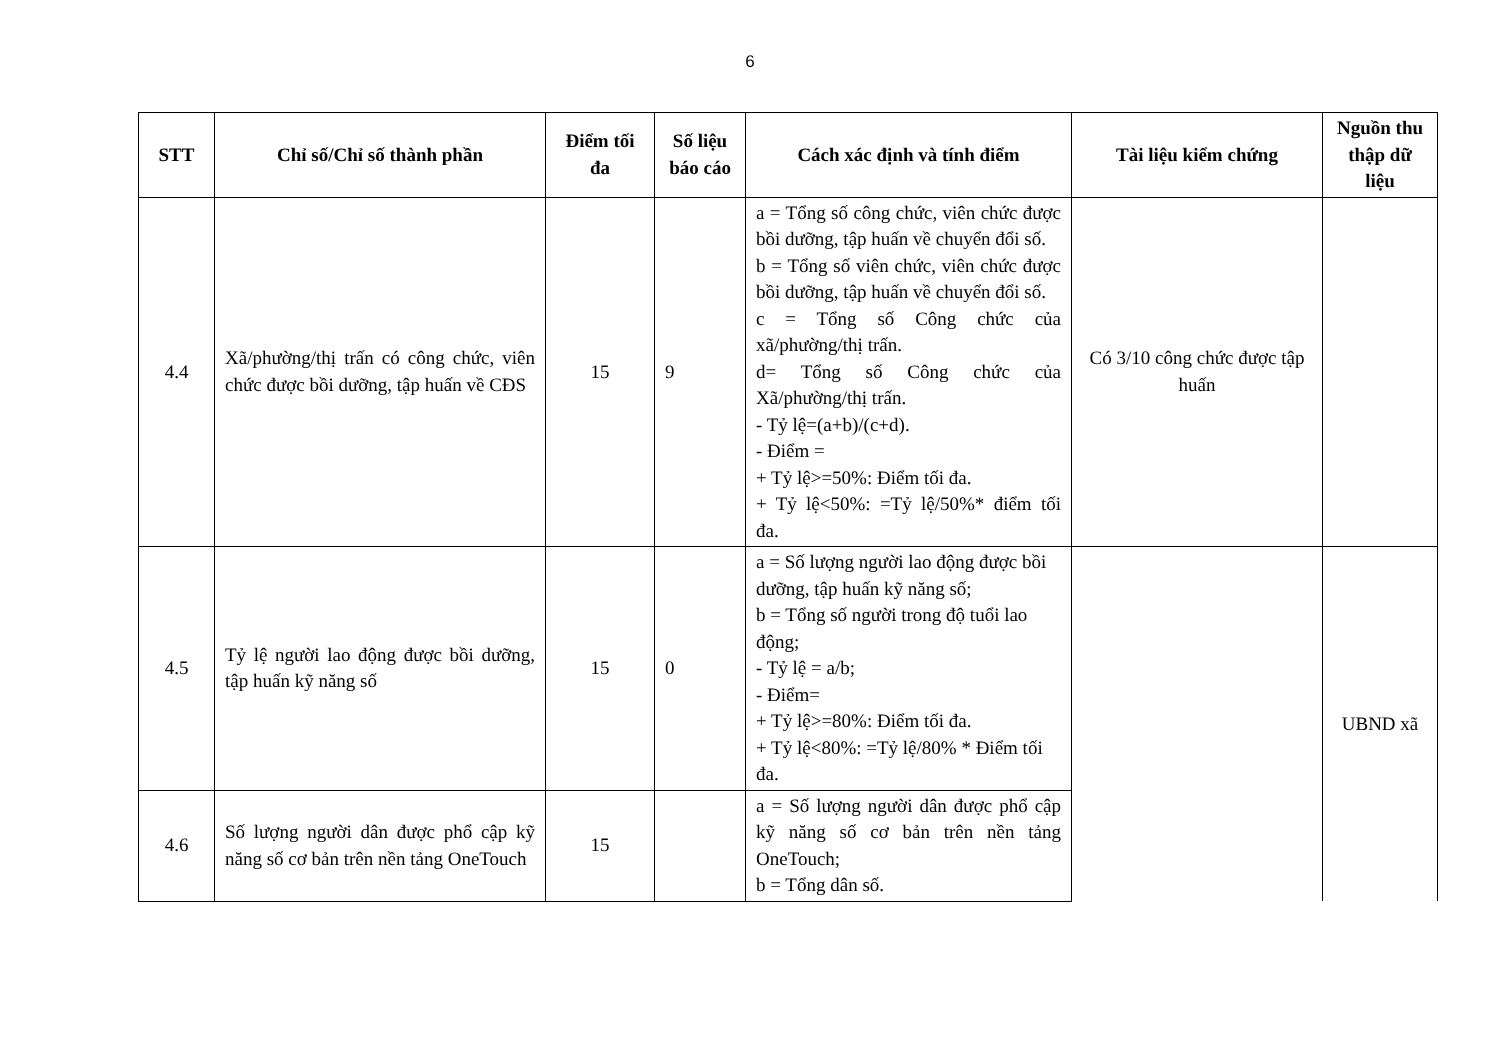6
| STT | Chỉ số/Chỉ số thành phần | Điểm tối đa | Số liệu báo cáo | Cách xác định và tính điểm | Tài liệu kiểm chứng | Nguồn thu thập dữ liệu |
| --- | --- | --- | --- | --- | --- | --- |
| 4.4 | Xã/phường/thị trấn có công chức, viên chức được bồi dưỡng, tập huấn về CĐS | 15 | 9 | a = Tổng số công chức, viên chức được bồi dưỡng, tập huấn về chuyển đổi số. b = Tổng số viên chức, viên chức được bồi dưỡng, tập huấn về chuyển đổi số. c = Tổng số Công chức của xã/phường/thị trấn. d= Tổng số Công chức của Xã/phường/thị trấn. - Tỷ lệ=(a+b)/(c+d). - Điểm = + Tỷ lệ>=50%: Điểm tối đa. + Tỷ lệ<50%: =Tỷ lệ/50%* điểm tối đa. | Có 3/10 công chức được tập huấn | |
| 4.5 | Tỷ lệ người lao động được bồi dưỡng, tập huấn kỹ năng số | 15 | 0 | a = Số lượng người lao động được bồi dưỡng, tập huấn kỹ năng số; b = Tổng số người trong độ tuổi lao động; - Tỷ lệ = a/b; - Điểm= + Tỷ lệ>=80%: Điểm tối đa. + Tỷ lệ<80%: =Tỷ lệ/80% * Điểm tối đa. | | UBND xã |
| 4.6 | Số lượng người dân được phổ cập kỹ năng số cơ bản trên nền tảng OneTouch | 15 | | a = Số lượng người dân được phổ cập kỹ năng số cơ bản trên nền tảng OneTouch; b = Tổng dân số. | | |